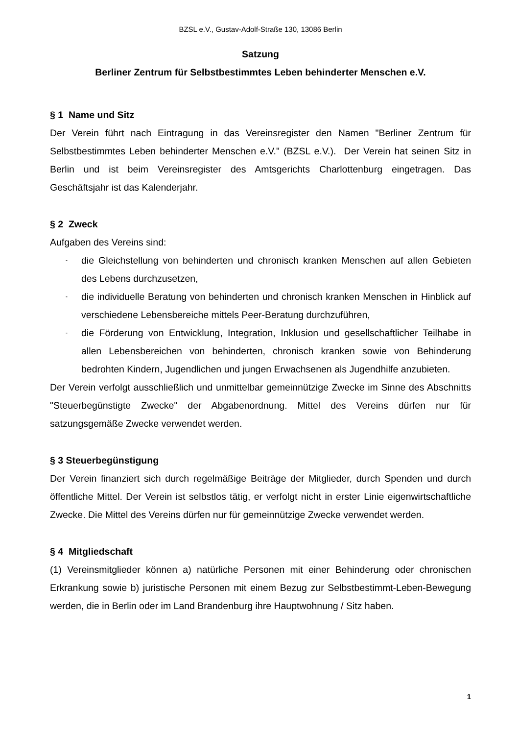BZSL e.V., Gustav-Adolf-Straße 130, 13086 Berlin
Satzung
Berliner Zentrum für Selbstbestimmtes Leben behinderter Menschen e.V.
§ 1 Name und Sitz
Der Verein führt nach Eintragung in das Vereinsregister den Namen "Berliner Zentrum für Selbstbestimmtes Leben behinderter Menschen e.V." (BZSL e.V.). Der Verein hat seinen Sitz in Berlin und ist beim Vereinsregister des Amtsgerichts Charlottenburg eingetragen. Das Geschäftsjahr ist das Kalenderjahr.
§ 2 Zweck
Aufgaben des Vereins sind:
- die Gleichstellung von behinderten und chronisch kranken Menschen auf allen Gebieten des Lebens durchzusetzen,
- die individuelle Beratung von behinderten und chronisch kranken Menschen in Hinblick auf verschiedene Lebensbereiche mittels Peer-Beratung durchzuführen,
- die Förderung von Entwicklung, Integration, Inklusion und gesellschaftlicher Teilhabe in allen Lebensbereichen von behinderten, chronisch kranken sowie von Behinderung bedrohten Kindern, Jugendlichen und jungen Erwachsenen als Jugendhilfe anzubieten.
Der Verein verfolgt ausschließlich und unmittelbar gemeinnützige Zwecke im Sinne des Abschnitts "Steuerbegünstigte Zwecke" der Abgabenordnung. Mittel des Vereins dürfen nur für satzungsgemäße Zwecke verwendet werden.
§ 3 Steuerbegünstigung
Der Verein finanziert sich durch regelmäßige Beiträge der Mitglieder, durch Spenden und durch öffentliche Mittel. Der Verein ist selbstlos tätig, er verfolgt nicht in erster Linie eigenwirtschaftliche Zwecke. Die Mittel des Vereins dürfen nur für gemeinnützige Zwecke verwendet werden.
§ 4 Mitgliedschaft
(1) Vereinsmitglieder können a) natürliche Personen mit einer Behinderung oder chronischen Erkrankung sowie b) juristische Personen mit einem Bezug zur Selbstbestimmt-Leben-Bewegung werden, die in Berlin oder im Land Brandenburg ihre Hauptwohnung / Sitz haben.
1